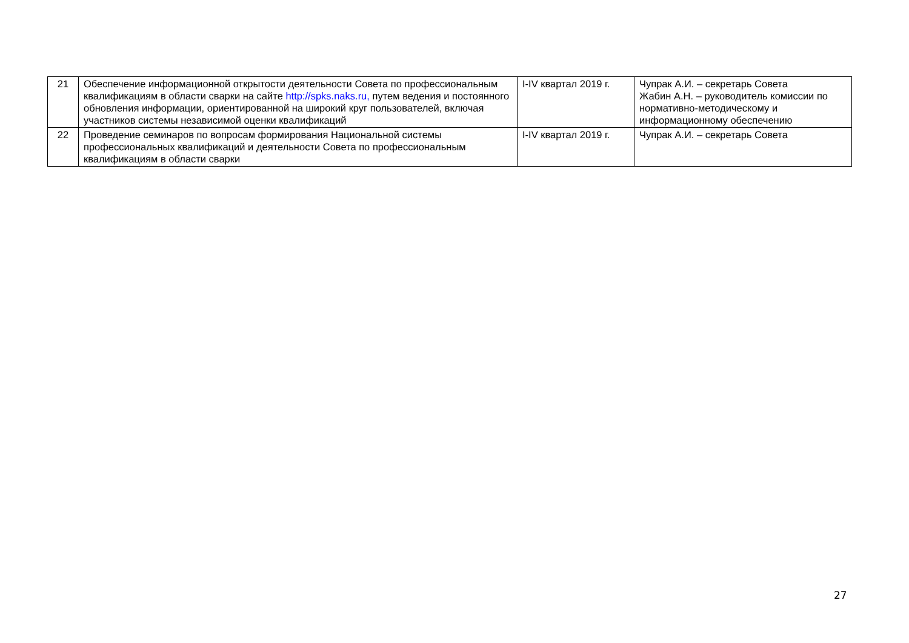| 21 | Обеспечение информационной открытости деятельности Совета по профессиональным квалификациям в области сварки на сайте http://spks.naks.ru, путем ведения и постоянного обновления информации, ориентированной на широкий круг пользователей, включая участников системы независимой оценки квалификаций | I-IV квартал 2019 г. | Чупрак А.И. – секретарь Совета Жабин А.Н. – руководитель комиссии по нормативно-методическому и информационному обеспечению |
| 22 | Проведение семинаров по вопросам формирования Национальной системы профессиональных квалификаций и деятельности Совета по профессиональным квалификациям в области сварки | I-IV квартал 2019 г. | Чупрак А.И. – секретарь Совета |
27